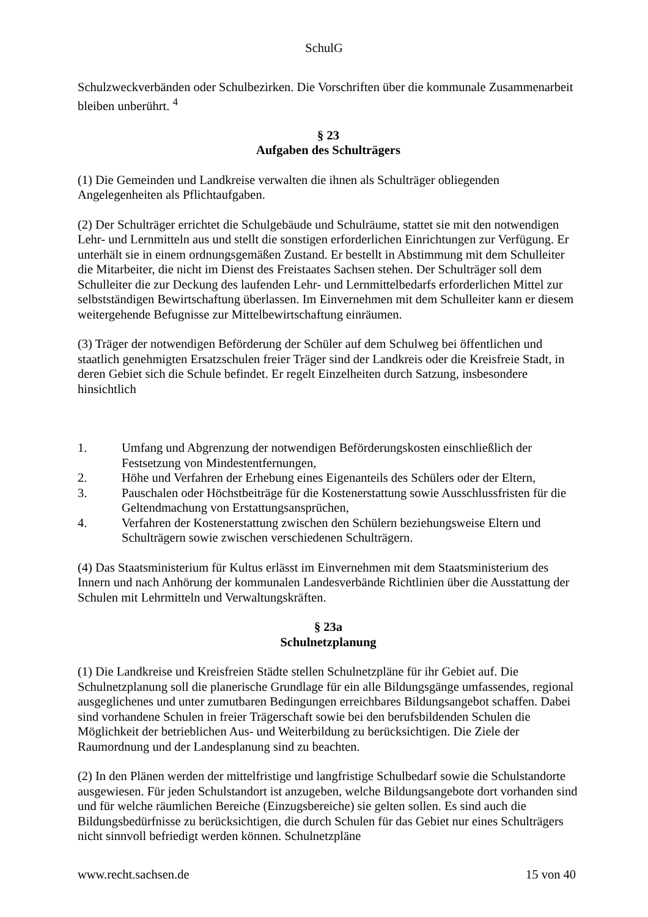SchulG
Schulzweckverbänden oder Schulbezirken. Die Vorschriften über die kommunale Zusammenarbeit bleiben unberührt. <sup>4</sup>
§ 23
Aufgaben des Schulträgers
(1) Die Gemeinden und Landkreise verwalten die ihnen als Schulträger obliegenden Angelegenheiten als Pflichtaufgaben.
(2) Der Schulträger errichtet die Schulgebäude und Schulräume, stattet sie mit den notwendigen Lehr- und Lernmitteln aus und stellt die sonstigen erforderlichen Einrichtungen zur Verfügung. Er unterhält sie in einem ordnungsgemäßen Zustand. Er bestellt in Abstimmung mit dem Schulleiter die Mitarbeiter, die nicht im Dienst des Freistaates Sachsen stehen. Der Schulträger soll dem Schulleiter die zur Deckung des laufenden Lehr- und Lernmittelbedarfs erforderlichen Mittel zur selbstständigen Bewirtschaftung überlassen. Im Einvernehmen mit dem Schulleiter kann er diesem weitergehende Befugnisse zur Mittelbewirtschaftung einräumen.
(3) Träger der notwendigen Beförderung der Schüler auf dem Schulweg bei öffentlichen und staatlich genehmigten Ersatzschulen freier Träger sind der Landkreis oder die Kreisfreie Stadt, in deren Gebiet sich die Schule befindet. Er regelt Einzelheiten durch Satzung, insbesondere hinsichtlich
1. Umfang und Abgrenzung der notwendigen Beförderungskosten einschließlich der Festsetzung von Mindestentfernungen,
2. Höhe und Verfahren der Erhebung eines Eigenanteils des Schülers oder der Eltern,
3. Pauschalen oder Höchstbeiträge für die Kostenerstattung sowie Ausschlussfristen für die Geltendmachung von Erstattungsansprüchen,
4. Verfahren der Kostenerstattung zwischen den Schülern beziehungsweise Eltern und Schulträgern sowie zwischen verschiedenen Schulträgern.
(4) Das Staatsministerium für Kultus erlässt im Einvernehmen mit dem Staatsministerium des Innern und nach Anhörung der kommunalen Landesverbände Richtlinien über die Ausstattung der Schulen mit Lehrmitteln und Verwaltungskräften.
§ 23a
Schulnetzplanung
(1) Die Landkreise und Kreisfreien Städte stellen Schulnetzpläne für ihr Gebiet auf. Die Schulnetzplanung soll die planerische Grundlage für ein alle Bildungsgänge umfassendes, regional ausgeglichenes und unter zumutbaren Bedingungen erreichbares Bildungsangebot schaffen. Dabei sind vorhandene Schulen in freier Trägerschaft sowie bei den berufsbildenden Schulen die Möglichkeit der betrieblichen Aus- und Weiterbildung zu berücksichtigen. Die Ziele der Raumordnung und der Landesplanung sind zu beachten.
(2) In den Plänen werden der mittelfristige und langfristige Schulbedarf sowie die Schulstandorte ausgewiesen. Für jeden Schulstandort ist anzugeben, welche Bildungsangebote dort vorhanden sind und für welche räumlichen Bereiche (Einzugsbereiche) sie gelten sollen. Es sind auch die Bildungsbedürfnisse zu berücksichtigen, die durch Schulen für das Gebiet nur eines Schulträgers nicht sinnvoll befriedigt werden können. Schulnetzpläne
www.recht.sachsen.de 15 von 40